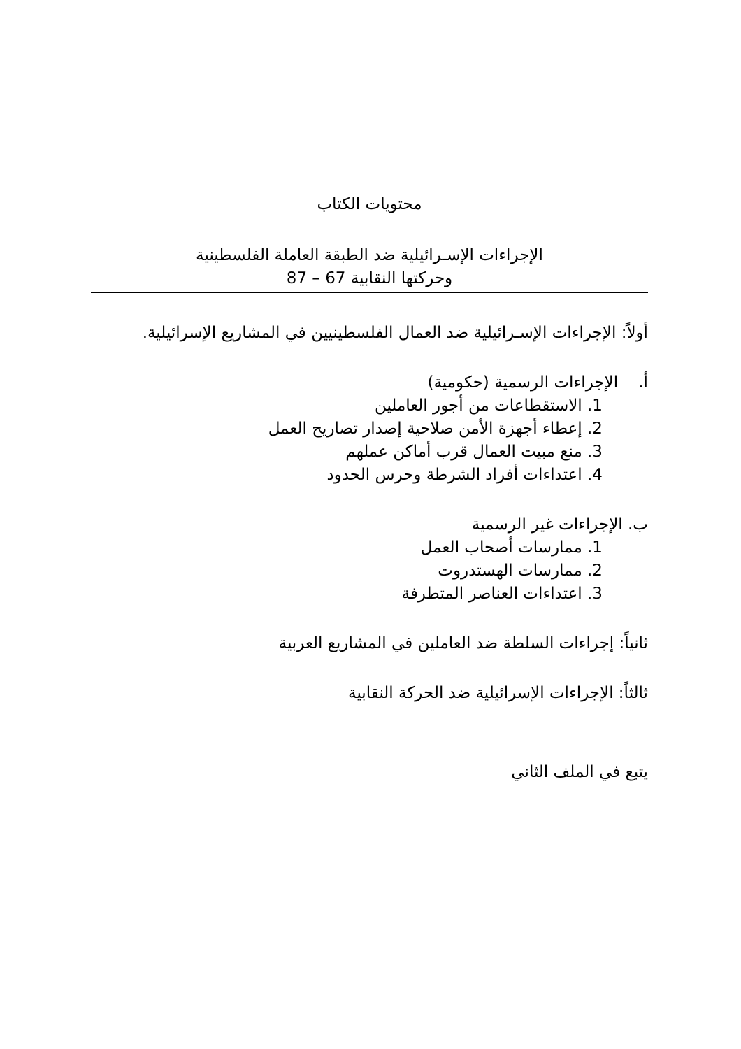محتويات الكتاب
الإجراءات الإسـرائيلية ضد الطبقة العاملة الفلسطينية
وحركتها النقابية 67 – 87
أولاً: الإجراءات الإسـرائيلية ضد العمال الفلسطينيين في المشاريع الإسرائيلية.
أ. الإجراءات الرسمية (حكومية)
1. الاستقطاعات من أجور العاملين
2. إعطاء أجهزة الأمن صلاحية إصدار تصاريح العمل
3. منع مبيت العمال قرب أماكن عملهم
4. اعتداءات أفراد الشرطة وحرس الحدود
ب. الإجراءات غير الرسمية
1. ممارسات أصحاب العمل
2. ممارسات الهستدروت
3. اعتداءات العناصر المتطرفة
ثانياً: إجراءات السلطة ضد العاملين في المشاريع العربية
ثالثاً: الإجراءات الإسرائيلية ضد الحركة النقابية
يتبع في الملف الثاني